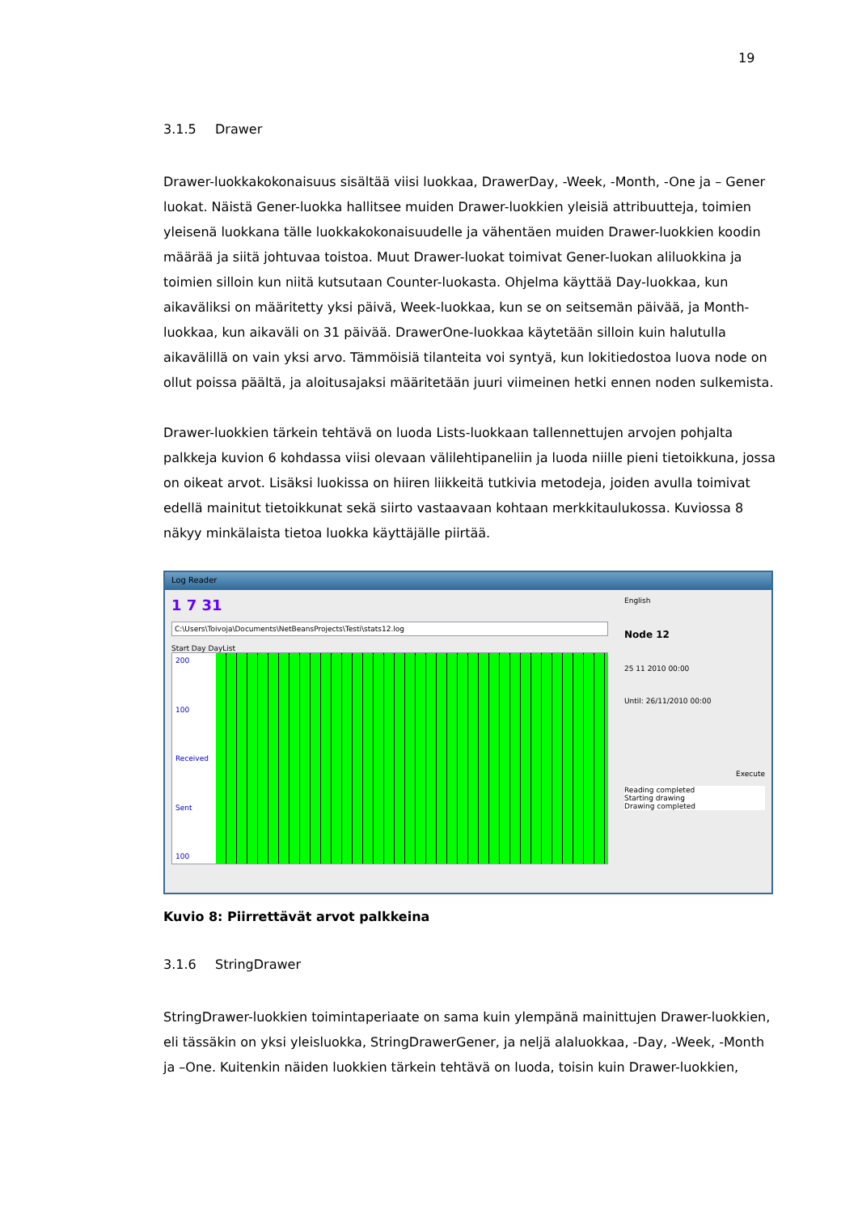19
3.1.5 Drawer
Drawer-luokkakokonaisuus sisältää viisi luokkaa, DrawerDay, -Week, -Month, -One ja – Gener luokat. Näistä Gener-luokka hallitsee muiden Drawer-luokkien yleisiä attribuutteja, toimien yleisenä luokkana tälle luokkakokonaisuudelle ja vähentäen muiden Drawer-luokkien koodin määrää ja siitä johtuvaa toistoa. Muut Drawer-luokat toimivat Gener-luokan aliluokkina ja toimien silloin kun niitä kutsutaan Counter-luokasta. Ohjelma käyttää Day-luokkaa, kun aikaväliksi on määritetty yksi päivä, Week-luokkaa, kun se on seitsemän päivää, ja Month-luokkaa, kun aikaväli on 31 päivää. DrawerOne-luokkaa käytetään silloin kuin halutulla aikavälillä on vain yksi arvo. Tämmöisiä tilanteita voi syntyä, kun lokitiedostoa luova node on ollut poissa päältä, ja aloitusajaksi määritetään juuri viimeinen hetki ennen noden sulkemista.
Drawer-luokkien tärkein tehtävä on luoda Lists-luokkaan tallennettujen arvojen pohjalta palkkeja kuvion 6 kohdassa viisi olevaan välilehtipaneliin ja luoda niille pieni tietoikkuna, jossa on oikeat arvot. Lisäksi luokissa on hiiren liikkeitä tutkivia metodeja, joiden avulla toimivat edellä mainitut tietoikkunat sekä siirto vastaavaan kohtaan merkkitaulukossa. Kuviossa 8 näkyy minkälaista tietoa luokka käyttäjälle piirtää.
Log Reader
1 7 31
C:\Users\Toivoja\Documents\NetBeansProjects\Testi\stats12.log
Start Day DayList
200
100
Received
Sent
100
English
Node 12
25 11 2010 00:00
Until: 26/11/2010 00:00
Execute
Reading completed
Starting drawing
Drawing completed
Kuvio 8: Piirrettävät arvot palkkeina
3.1.6 StringDrawer
StringDrawer-luokkien toimintaperiaate on sama kuin ylempänä mainittujen Drawer-luokkien, eli tässäkin on yksi yleisluokka, StringDrawerGener, ja neljä alaluokkaa, -Day, -Week, -Month ja –One. Kuitenkin näiden luokkien tärkein tehtävä on luoda, toisin kuin Drawer-luokkien,